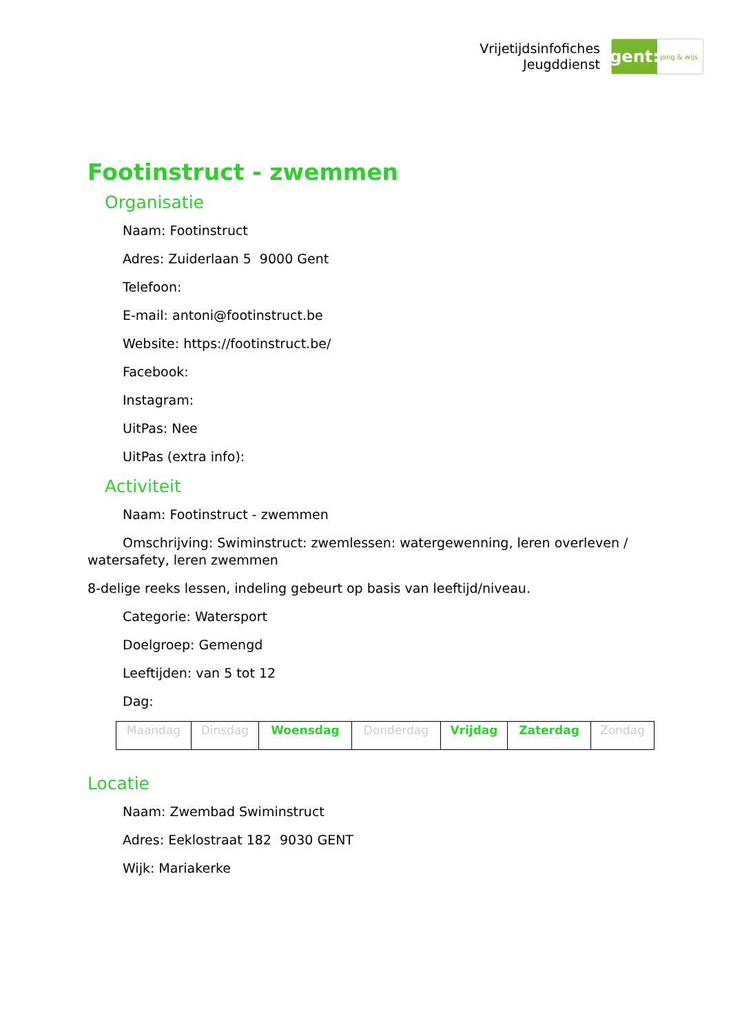Vrijetijdsinfofiches
Jeugddienst
gent:
jong & wijs
Footinstruct - zwemmen
Organisatie
Naam: Footinstruct
Adres: Zuiderlaan 5 9000 Gent
Telefoon:
E-mail: antoni@footinstruct.be
Website: https://footinstruct.be/
Facebook:
Instagram:
UitPas: Nee
UitPas (extra info):
Activiteit
Naam: Footinstruct - zwemmen
Omschrijving: Swiminstruct: zwemlessen: watergewenning, leren overleven / watersafety, leren zwemmen
8-delige reeks lessen, indeling gebeurt op basis van leeftijd/niveau.
Categorie: Watersport
Doelgroep: Gemengd
Leeftijden: van 5 tot 12
Dag:
| Maandag | Dinsdag | Woensdag | Donderdag | Vrijdag | Zaterdag | Zondag |
Locatie
Naam: Zwembad Swiminstruct
Adres: Eeklostraat 182 9030 GENT
Wijk: Mariakerke